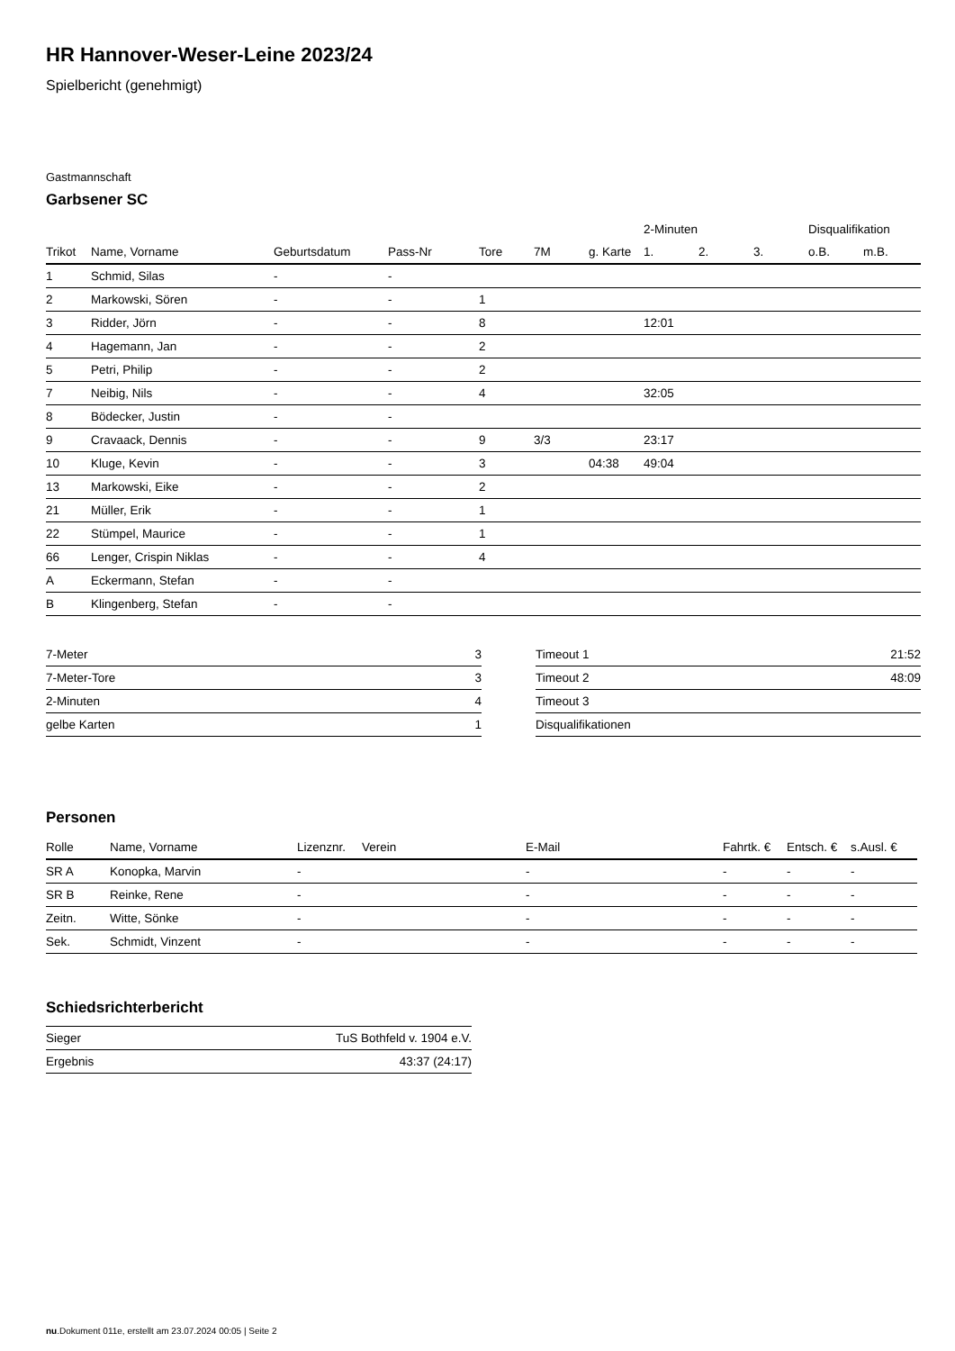HR Hannover-Weser-Leine 2023/24
Spielbericht (genehmigt)
Gastmannschaft
Garbsener SC
| | | | | | | | 2-Minuten | | | Disqualifikation | |
| --- | --- | --- | --- | --- | --- | --- | --- | --- | --- | --- | --- |
| Trikot | Name, Vorname | Geburtsdatum | Pass-Nr | Tore | 7M | g. Karte | 1. | 2. | 3. | o.B. | m.B. |
| 1 | Schmid, Silas | - | - | | | | | | | | |
| 2 | Markowski, Sören | - | - | 1 | | | | | | | |
| 3 | Ridder, Jörn | - | - | 8 | | | 12:01 | | | | |
| 4 | Hagemann, Jan | - | - | 2 | | | | | | | |
| 5 | Petri, Philip | - | - | 2 | | | | | | | |
| 7 | Neibig, Nils | - | - | 4 | | | 32:05 | | | | |
| 8 | Bödecker, Justin | - | - | | | | | | | | |
| 9 | Cravaack, Dennis | - | - | 9 | 3/3 | | 23:17 | | | | |
| 10 | Kluge, Kevin | - | - | 3 | | 04:38 | 49:04 | | | | |
| 13 | Markowski, Eike | - | - | 2 | | | | | | | |
| 21 | Müller, Erik | - | - | 1 | | | | | | | |
| 22 | Stümpel, Maurice | - | - | 1 | | | | | | | |
| 66 | Lenger, Crispin Niklas | - | - | 4 | | | | | | | |
| A | Eckermann, Stefan | - | - | | | | | | | | |
| B | Klingenberg, Stefan | - | - | | | | | | | | |
| 7-Meter | 3 |
| 7-Meter-Tore | 3 |
| 2-Minuten | 4 |
| gelbe Karten | 1 |
| Timeout 1 | 21:52 |
| Timeout 2 | 48:09 |
| Timeout 3 | |
| Disqualifikationen | |
Personen
| Rolle | Name, Vorname | Lizenznr. | Verein | E-Mail | Fahrtk. € | Entsch. € | s.Ausl. € |
| --- | --- | --- | --- | --- | --- | --- | --- |
| SR A | Konopka, Marvin | - | | - | - | - | - |
| SR B | Reinke, Rene | - | | - | - | - | - |
| Zeitn. | Witte, Sönke | - | | - | - | - | - |
| Sek. | Schmidt, Vinzent | - | | - | - | - | - |
Schiedsrichterbericht
| Sieger | TuS Bothfeld v. 1904 e.V. |
| Ergebnis | 43:37 (24:17) |
nu.Dokument 011e, erstellt am 23.07.2024 00:05 | Seite 2